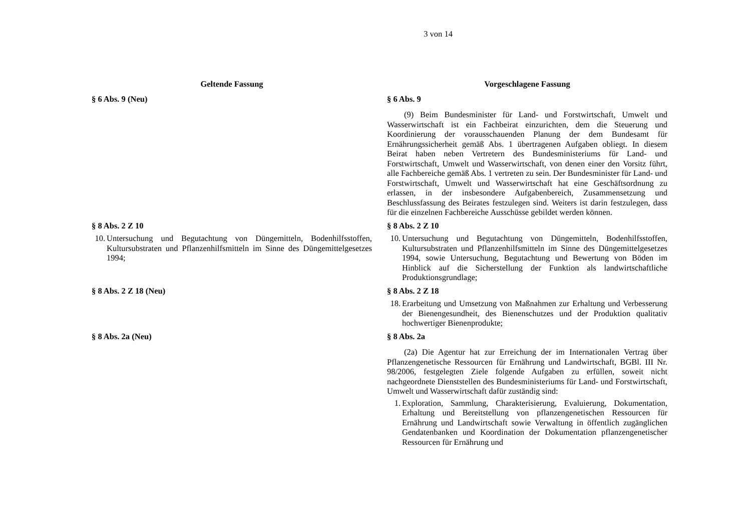3 von 14
| Geltende Fassung | Vorgeschlagene Fassung |
| --- | --- |
| § 6 Abs. 9 (Neu) | § 6 Abs. 9 (9) Beim Bundesminister für Land- und Forstwirtschaft, Umwelt und Wasserwirtschaft ist ein Fachbeirat einzurichten, dem die Steuerung und Koordinierung der vorausschauenden Planung der dem Bundesamt für Ernährungssicherheit gemäß Abs. 1 übertragenen Aufgaben obliegt. In diesem Beirat haben neben Vertretern des Bundesministeriums für Land- und Forstwirtschaft, Umwelt und Wasserwirtschaft, von denen einer den Vorsitz führt, alle Fachbereiche gemäß Abs. 1 vertreten zu sein. Der Bundesminister für Land- und Forstwirtschaft, Umwelt und Wasserwirtschaft hat eine Geschäftsordnung zu erlassen, in der insbesondere Aufgabenbereich, Zusammensetzung und Beschlussfassung des Beirates festzulegen sind. Weiters ist darin festzulegen, dass für die einzelnen Fachbereiche Ausschüsse gebildet werden können. |
| § 8 Abs. 2 Z 10 10. Untersuchung und Begutachtung von Düngemitteln, Bodenhilfsstoffen, Kultursubstraten und Pflanzenhilfsmitteln im Sinne des Düngemittelgesetzes 1994; | § 8 Abs. 2 Z 10 10. Untersuchung und Begutachtung von Düngemitteln, Bodenhilfsstoffen, Kultursubstraten und Pflanzenhilfsmitteln im Sinne des Düngemittelgesetzes 1994, sowie Untersuchung, Begutachtung und Bewertung von Böden im Hinblick auf die Sicherstellung der Funktion als landwirtschaftliche Produktionsgrundlage; |
| § 8 Abs. 2 Z 18 (Neu) | § 8 Abs. 2 Z 18 18. Erarbeitung und Umsetzung von Maßnahmen zur Erhaltung und Verbesserung der Bienengesundheit, des Bienenschutzes und der Produktion qualitativ hochwertiger Bienenprodukte; |
| § 8 Abs. 2a (Neu) | § 8 Abs. 2a (2a) Die Agentur hat zur Erreichung der im Internationalen Vertrag über Pflanzengenetische Ressourcen für Ernährung und Landwirtschaft, BGBl. III Nr. 98/2006, festgelegten Ziele folgende Aufgaben zu erfüllen, soweit nicht nachgeordnete Dienststellen des Bundesministeriums für Land- und Forstwirtschaft, Umwelt und Wasserwirtschaft dafür zuständig sind: 1. Exploration, Sammlung, Charakterisierung, Evaluierung, Dokumentation, Erhaltung und Bereitstellung von pflanzengenetischen Ressourcen für Ernährung und Landwirtschaft sowie Verwaltung in öffentlich zugänglichen Gendatenbanken und Koordination der Dokumentation pflanzengenetischer Ressourcen für Ernährung und |